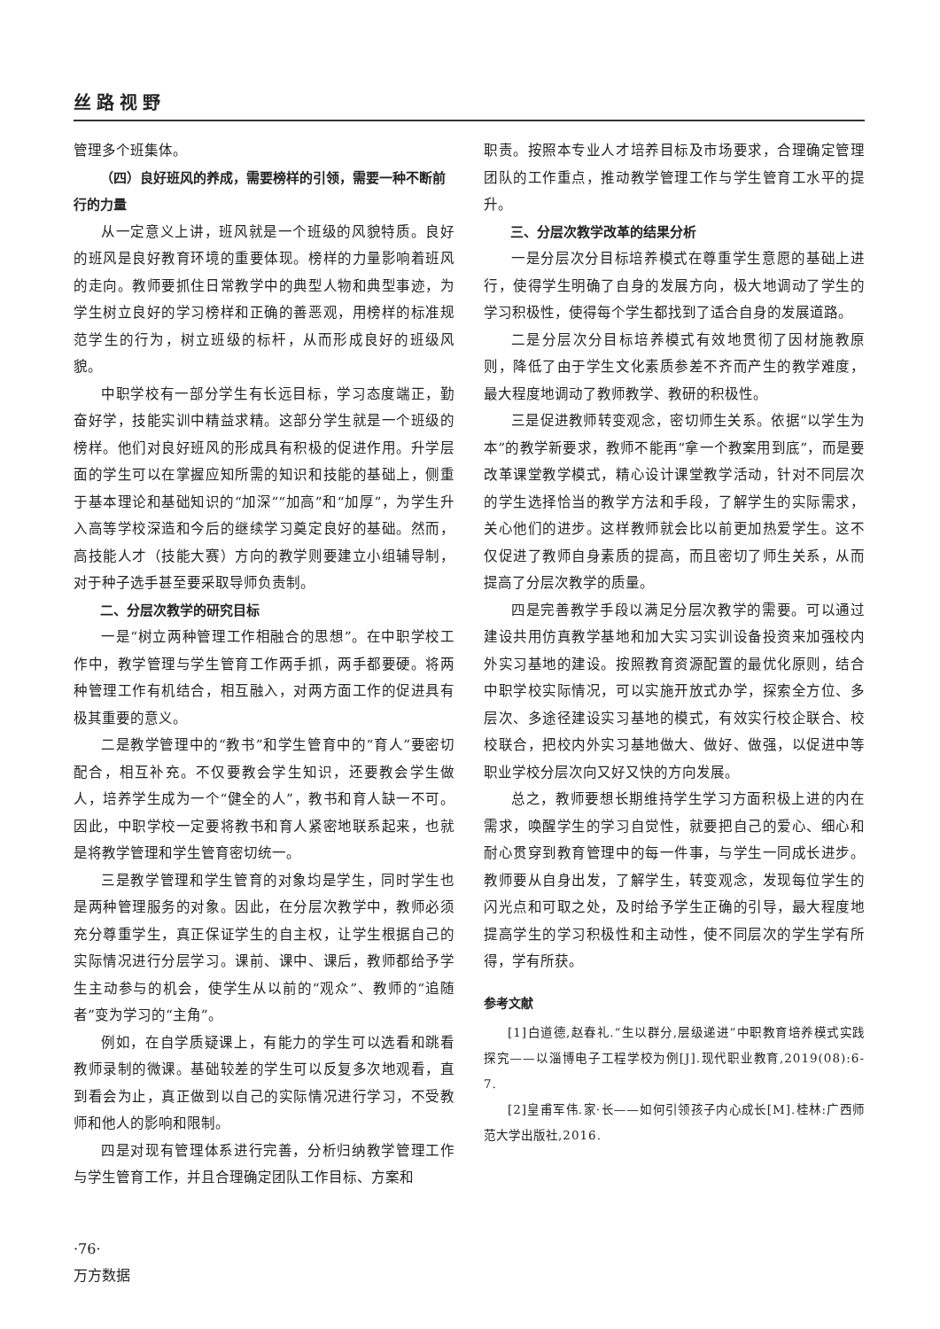丝路视野
管理多个班集体。
（四）良好班风的养成，需要榜样的引领，需要一种不断前行的力量
从一定意义上讲，班风就是一个班级的风貌特质。良好的班风是良好教育环境的重要体现。榜样的力量影响着班风的走向。教师要抓住日常教学中的典型人物和典型事迹，为学生树立良好的学习榜样和正确的善恶观，用榜样的标准规范学生的行为，树立班级的标杆，从而形成良好的班级风貌。
中职学校有一部分学生有长远目标，学习态度端正，勤奋好学，技能实训中精益求精。这部分学生就是一个班级的榜样。他们对良好班风的形成具有积极的促进作用。升学层面的学生可以在掌握应知所需的知识和技能的基础上，侧重于基本理论和基础知识的“加深”“加高”和“加厚”，为学生升入高等学校深造和今后的继续学习奠定良好的基础。然而，高技能人才（技能大赛）方向的教学则要建立小组辅导制，对于种子选手甚至要采取导师负责制。
二、分层次教学的研究目标
一是“树立两种管理工作相融合的思想”。在中职学校工作中，教学管理与学生管育工作两手抓，两手都要硬。将两种管理工作有机结合，相互融入，对两方面工作的促进具有极其重要的意义。
二是教学管理中的“教书”和学生管育中的“育人”要密切配合，相互补充。不仅要教会学生知识，还要教会学生做人，培养学生成为一个“健全的人”，教书和育人缺一不可。因此，中职学校一定要将教书和育人紧密地联系起来，也就是将教学管理和学生管育密切统一。
三是教学管理和学生管育的对象均是学生，同时学生也是两种管理服务的对象。因此，在分层次教学中，教师必须充分尊重学生，真正保证学生的自主权，让学生根据自己的实际情况进行分层学习。课前、课中、课后，教师都给予学生主动参与的机会，使学生从以前的“观众”、教师的“追随者”变为学习的“主角”。
例如，在自学质疑课上，有能力的学生可以选看和跳看教师录制的微课。基础较差的学生可以反复多次地观看，直到看会为止，真正做到以自己的实际情况进行学习，不受教师和他人的影响和限制。
四是对现有管理体系进行完善，分析归纳教学管理工作与学生管育工作，并且合理确定团队工作目标、方案和
职责。按照本专业人才培养目标及市场要求，合理确定管理团队的工作重点，推动教学管理工作与学生管育工水平的提升。
三、分层次教学改革的结果分析
一是分层次分目标培养模式在尊重学生意愿的基础上进行，使得学生明确了自身的发展方向，极大地调动了学生的学习积极性，使得每个学生都找到了适合自身的发展道路。
二是分层次分目标培养模式有效地贯彻了因材施教原则，降低了由于学生文化素质参差不齐而产生的教学难度，最大程度地调动了教师教学、教研的积极性。
三是促进教师转变观念，密切师生关系。依据“以学生为本”的教学新要求，教师不能再“拿一个教案用到底”，而是要改革课堂教学模式，精心设计课堂教学活动，针对不同层次的学生选择恰当的教学方法和手段，了解学生的实际需求，关心他们的进步。这样教师就会比以前更加热爱学生。这不仅促进了教师自身素质的提高，而且密切了师生关系，从而提高了分层次教学的质量。
四是完善教学手段以满足分层次教学的需要。可以通过建设共用仿真教学基地和加大实习实训设备投资来加强校内外实习基地的建设。按照教育资源配置的最优化原则，结合中职学校实际情况，可以实施开放式办学，探索全方位、多层次、多途径建设实习基地的模式，有效实行校企联合、校校联合，把校内外实习基地做大、做好、做强，以促进中等职业学校分层次向又好又快的方向发展。
总之，教师要想长期维持学生学习方面积极上进的内在需求，唤醒学生的学习自觉性，就要把自己的爱心、细心和耐心贯穿到教育管理中的每一件事，与学生一同成长进步。教师要从自身出发，了解学生，转变观念，发现每位学生的闪光点和可取之处，及时给予学生正确的引导，最大程度地提高学生的学习积极性和主动性，使不同层次的学生学有所得，学有所获。
参考文献
[1]白道德,赵春礼.“生以群分,层级递进”中职教育培养模式实践探究——以淄博电子工程学校为例[J].现代职业教育,2019(08):6-7.
[2]皇甫军伟.家·长——如何引领孩子内心成长[M].桂林:广西师范大学出版社,2016.
·76·
万方数据